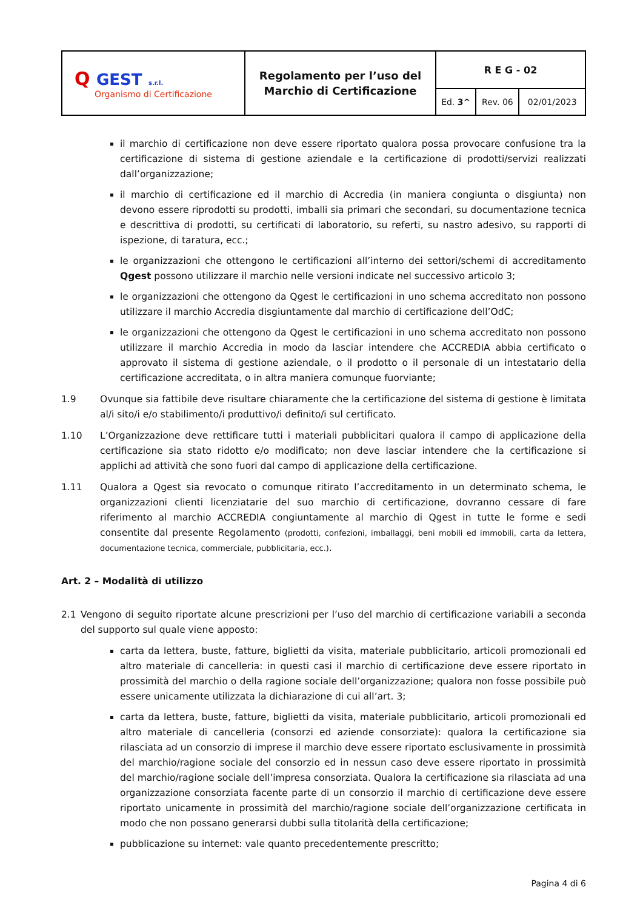| Q GEST s.r.l. Organismo di Certificazione | Regolamento per l’uso del Marchio di Certificazione | R E G - 02 | | |
| | | Ed. 3^ | Rev. 06 | 02/01/2023 |
il marchio di certificazione non deve essere riportato qualora possa provocare confusione tra la certificazione di sistema di gestione aziendale e la certificazione di prodotti/servizi realizzati dall’organizzazione;
il marchio di certificazione ed il marchio di Accredia (in maniera congiunta o disgiunta) non devono essere riprodotti su prodotti, imballi sia primari che secondari, su documentazione tecnica e descrittiva di prodotti, su certificati di laboratorio, su referti, su nastro adesivo, su rapporti di ispezione, di taratura, ecc.;
le organizzazioni che ottengono le certificazioni all’interno dei settori/schemi di accreditamento Qgest possono utilizzare il marchio nelle versioni indicate nel successivo articolo 3;
le organizzazioni che ottengono da Qgest le certificazioni in uno schema accreditato non possono utilizzare il marchio Accredia disgiuntamente dal marchio di certificazione dell’OdC;
le organizzazioni che ottengono da Qgest le certificazioni in uno schema accreditato non possono utilizzare il marchio Accredia in modo da lasciar intendere che ACCREDIA abbia certificato o approvato il sistema di gestione aziendale, o il prodotto o il personale di un intestatario della certificazione accreditata, o in altra maniera comunque fuorviante;
1.9 Ovunque sia fattibile deve risultare chiaramente che la certificazione del sistema di gestione è limitata al/i sito/i e/o stabilimento/i produttivo/i definito/i sul certificato.
1.10 L’Organizzazione deve rettificare tutti i materiali pubblicitari qualora il campo di applicazione della certificazione sia stato ridotto e/o modificato; non deve lasciar intendere che la certificazione si applichi ad attività che sono fuori dal campo di applicazione della certificazione.
1.11 Qualora a Qgest sia revocato o comunque ritirato l’accreditamento in un determinato schema, le organizzazioni clienti licenziatarie del suo marchio di certificazione, dovranno cessare di fare riferimento al marchio ACCREDIA congiuntamente al marchio di Qgest in tutte le forme e sedi consentite dal presente Regolamento (prodotti, confezioni, imballaggi, beni mobili ed immobili, carta da lettera, documentazione tecnica, commerciale, pubblicitaria, ecc.).
Art. 2 – Modalità di utilizzo
2.1 Vengono di seguito riportate alcune prescrizioni per l’uso del marchio di certificazione variabili a seconda del supporto sul quale viene apposto:
carta da lettera, buste, fatture, biglietti da visita, materiale pubblicitario, articoli promozionali ed altro materiale di cancelleria: in questi casi il marchio di certificazione deve essere riportato in prossimità del marchio o della ragione sociale dell’organizzazione; qualora non fosse possibile può essere unicamente utilizzata la dichiarazione di cui all’art. 3;
carta da lettera, buste, fatture, biglietti da visita, materiale pubblicitario, articoli promozionali ed altro materiale di cancelleria (consorzi ed aziende consorziate): qualora la certificazione sia rilasciata ad un consorzio di imprese il marchio deve essere riportato esclusivamente in prossimità del marchio/ragione sociale del consorzio ed in nessun caso deve essere riportato in prossimità del marchio/ragione sociale dell’impresa consorziata. Qualora la certificazione sia rilasciata ad una organizzazione consorziata facente parte di un consorzio il marchio di certificazione deve essere riportato unicamente in prossimità del marchio/ragione sociale dell’organizzazione certificata in modo che non possano generarsi dubbi sulla titolarità della certificazione;
pubblicazione su internet: vale quanto precedentemente prescritto;
Pagina 4 di 6